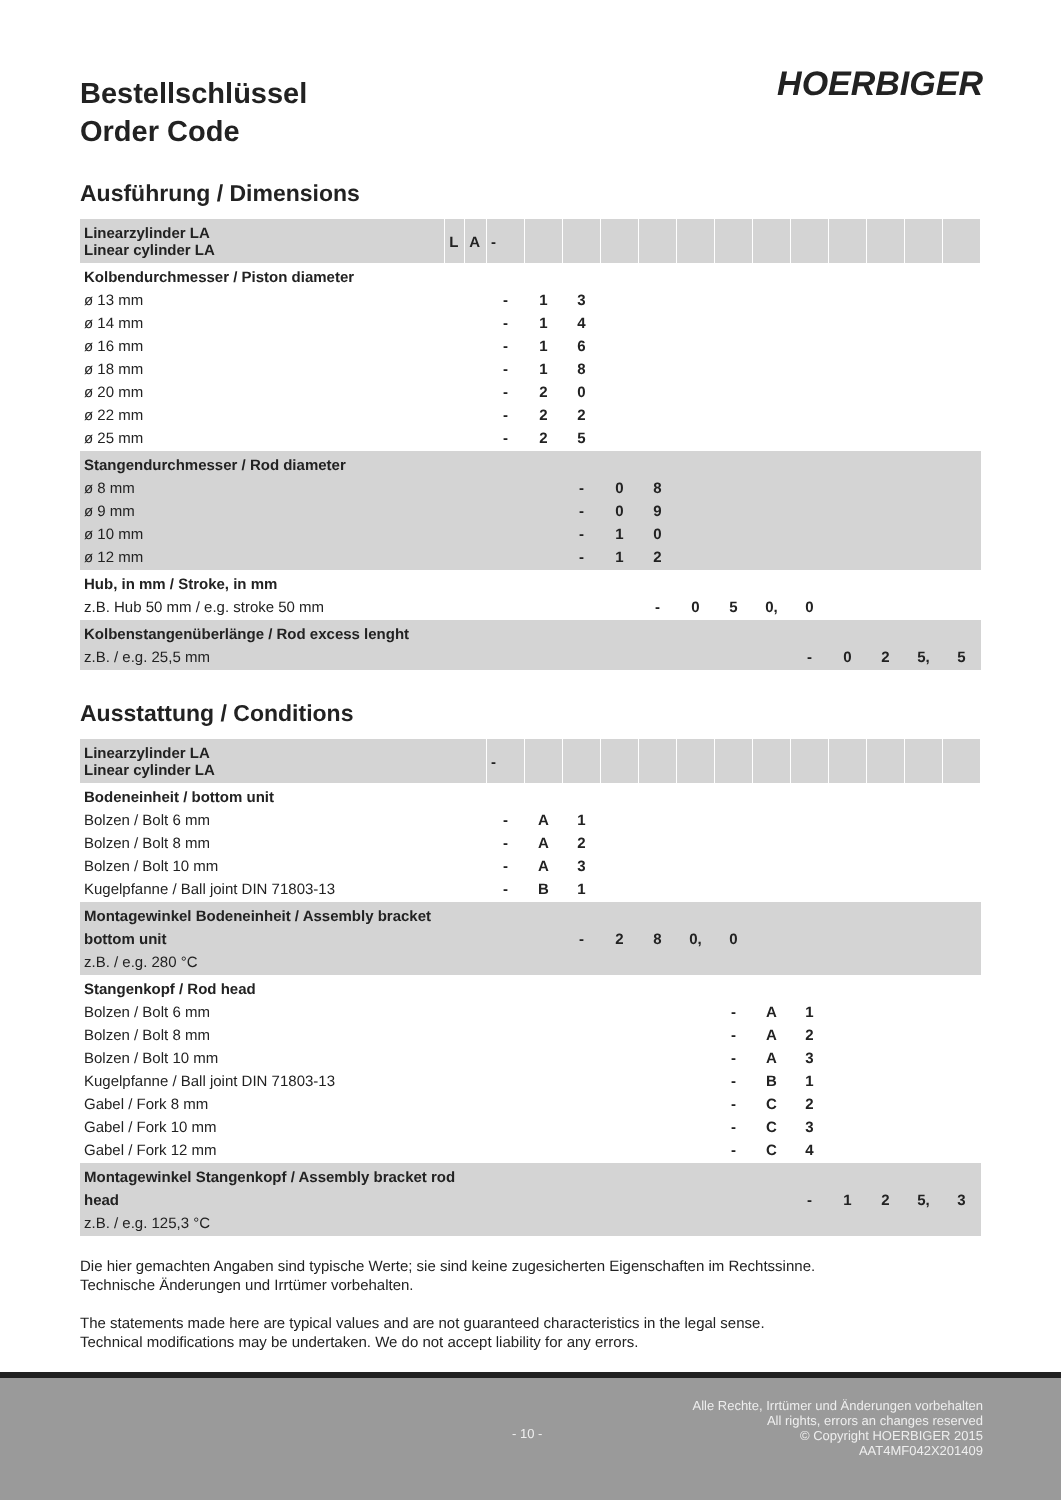HOERBIGER
Bestellschlüssel
Order Code
Ausführung / Dimensions
| Linearzylinder LA Linear cylinder LA | L | A | - | | | | | | | | | | | | |
| Kolbendurchmesser / Piston diameter ø 13 mm ø 14 mm ø 16 mm ø 18 mm ø 20 mm ø 22 mm ø 25 mm | | | - - - - - - - | 1 1 1 1 2 2 2 | 3 4 6 8 0 2 5 | | | | | | | | | | |
| Stangendurchmesser / Rod diameter ø 8 mm ø 9 mm ø 10 mm ø 12 mm | | | | | - - - - | 0 0 1 1 | 8 9 0 2 | | | | | | | | |
| Hub, in mm / Stroke, in mm z.B. Hub 50 mm / e.g. stroke 50 mm | | | | | | | - | 0 | 5 | 0, | 0 | | | | |
| Kolbenstangenüberlänge / Rod excess lenght z.B. / e.g. 25,5 mm | | | | | | | | | | | - | 0 | 2 | 5, | 5 |
Ausstattung / Conditions
| Linearzylinder LA Linear cylinder LA | - | | | | | | | | | | | | |
| Bodeneinheit / bottom unit Bolzen / Bolt 6 mm Bolzen / Bolt 8 mm Bolzen / Bolt 10 mm Kugelpfanne / Ball joint DIN 71803-13 | - - - - | A A A B | 1 2 3 1 | | | | | | | | | | |
| Montagewinkel Bodeneinheit / Assembly bracket bottom unit z.B. / e.g. 280 °C | | | - | 2 | 8 | 0, | 0 | | | | | | |
| Stangenkopf / Rod head Bolzen / Bolt 6 mm Bolzen / Bolt 8 mm Bolzen / Bolt 10 mm Kugelpfanne / Ball joint DIN 71803-13 Gabel / Fork 8 mm Gabel / Fork 10 mm Gabel / Fork 12 mm | | | | | | | - - - - - - - | A A A B C C C | 1 2 3 1 2 3 4 | | | | |
| Montagewinkel Stangenkopf / Assembly bracket rod head z.B. / e.g. 125,3 °C | | | | | | | | | - | 1 | 2 | 5, | 3 |
Die hier gemachten Angaben sind typische Werte; sie sind keine zugesicherten Eigenschaften im Rechtssinne.
Technische Änderungen und Irrtümer vorbehalten.
The statements made here are typical values and are not guaranteed characteristics in the legal sense.
Technical modifications may be undertaken. We do not accept liability for any errors.
- 10 -
Alle Rechte, Irrtümer und Änderungen vorbehalten
All rights, errors an changes reserved
© Copyright HOERBIGER 2015
AAT4MF042X201409